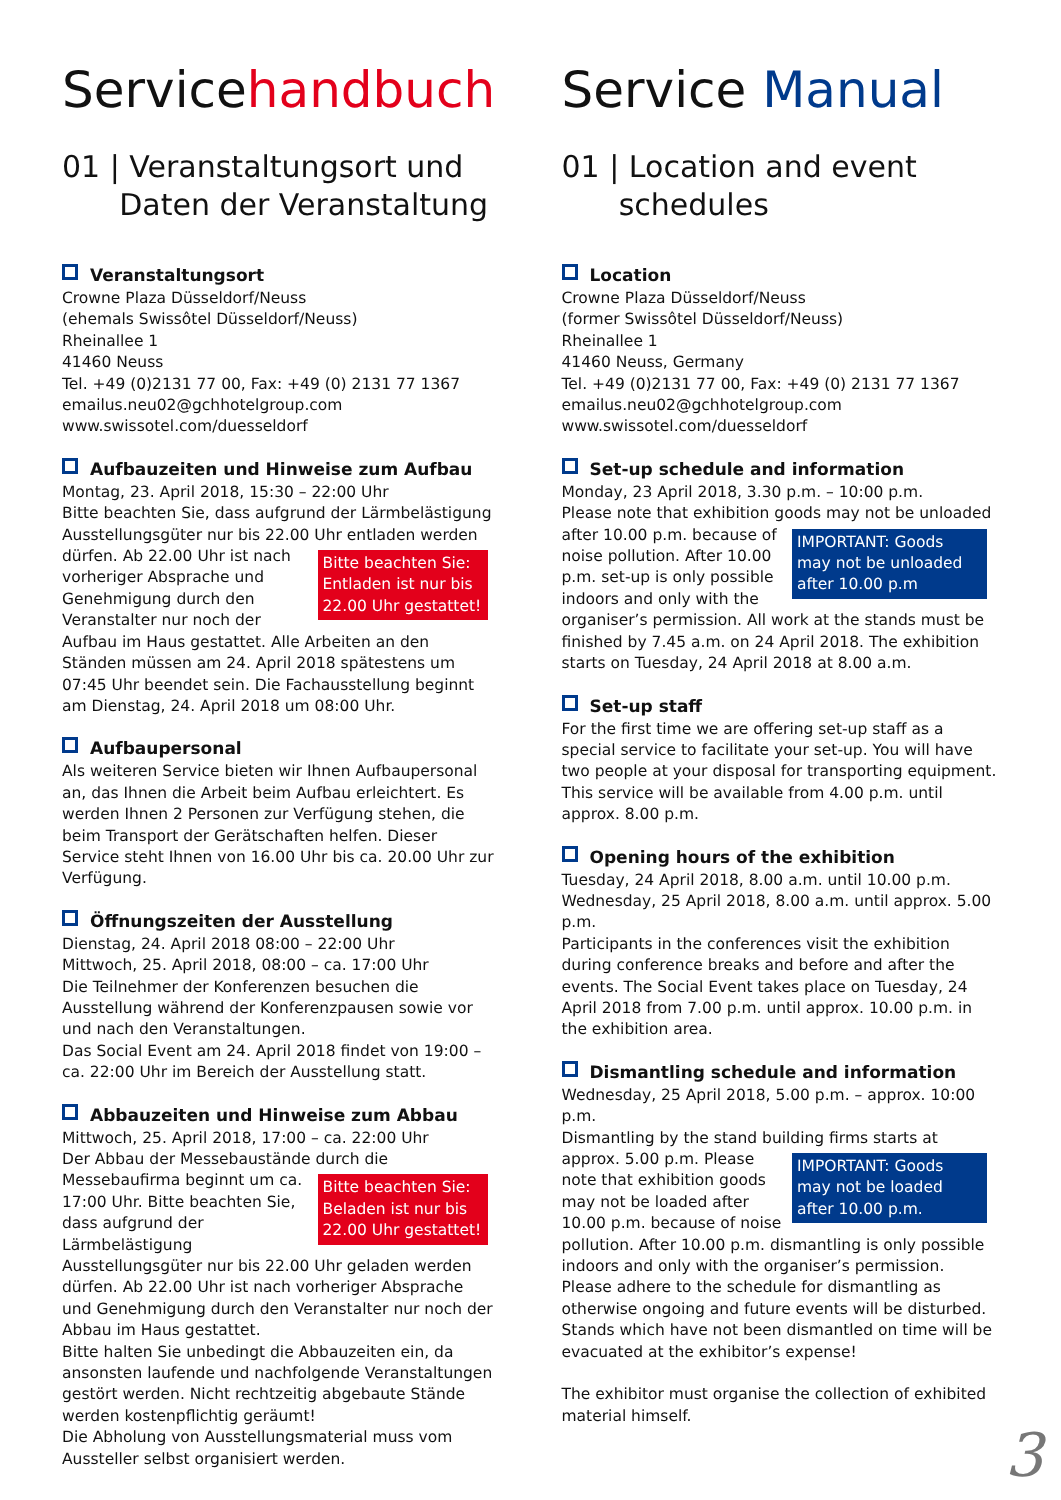Servicehandbuch
01 | Veranstaltungsort und
Daten der Veranstaltung
Veranstaltungsort
Crowne Plaza Düsseldorf/Neuss
(ehemals Swissôtel Düsseldorf/Neuss)
Rheinallee 1
41460 Neuss
Tel. +49 (0)2131 77 00, Fax: +49 (0) 2131 77 1367
emailus.neu02@gchhotelgroup.com
www.swissotel.com/duesseldorf
Aufbauzeiten und Hinweise zum Aufbau
Montag, 23. April 2018, 15:30 – 22:00 Uhr
Bitte beachten Sie, dass aufgrund der Lärmbelästigung Ausstellungsgüter nur bis 22.00 Uhr entladen werden Bitte beachten Sie: Entladen ist nur bis 22.00 Uhr gestattet! dürfen. Ab 22.00 Uhr ist nach vorheriger Absprache und Genehmigung durch den Veranstalter nur noch der Aufbau im Haus gestattet. Alle Arbeiten an den Ständen müssen am 24. April 2018 spätestens um 07:45 Uhr beendet sein. Die Fachausstellung beginnt am Dienstag, 24. April 2018 um 08:00 Uhr.
Aufbaupersonal
Als weiteren Service bieten wir Ihnen Aufbaupersonal an, das Ihnen die Arbeit beim Aufbau erleichtert. Es werden Ihnen 2 Personen zur Verfügung stehen, die beim Transport der Gerätschaften helfen. Dieser Service steht Ihnen von 16.00 Uhr bis ca. 20.00 Uhr zur Verfügung.
Öffnungszeiten der Ausstellung
Dienstag, 24. April 2018 08:00 – 22:00 Uhr
Mittwoch, 25. April 2018, 08:00 – ca. 17:00 Uhr
Die Teilnehmer der Konferenzen besuchen die Ausstellung während der Konferenzpausen sowie vor und nach den Veranstaltungen.
Das Social Event am 24. April 2018 findet von 19:00 – ca. 22:00 Uhr im Bereich der Ausstellung statt.
Abbauzeiten und Hinweise zum Abbau
Mittwoch, 25. April 2018, 17:00 – ca. 22:00 Uhr
Der Abbau der Messebaustände durch die Messebaufirma Bitte beachten Sie: Beladen ist nur bis 22.00 Uhr gestattet! beginnt um ca. 17:00 Uhr. Bitte beachten Sie, dass aufgrund der Lärmbelästigung Ausstellungsgüter nur bis 22.00 Uhr geladen werden dürfen. Ab 22.00 Uhr ist nach vorheriger Absprache und Genehmigung durch den Veranstalter nur noch der Abbau im Haus gestattet.
Bitte halten Sie unbedingt die Abbauzeiten ein, da ansonsten laufende und nachfolgende Veranstaltungen gestört werden. Nicht rechtzeitig abgebaute Stände werden kostenpflichtig geräumt!
Die Abholung von Ausstellungsmaterial muss vom Aussteller selbst organisiert werden.
Service Manual
01 | Location and event
schedules
Location
Crowne Plaza Düsseldorf/Neuss
(former Swissôtel Düsseldorf/Neuss)
Rheinallee 1
41460 Neuss, Germany
Tel. +49 (0)2131 77 00, Fax: +49 (0) 2131 77 1367
emailus.neu02@gchhotelgroup.com
www.swissotel.com/duesseldorf
Set-up schedule and information
Monday, 23 April 2018, 3.30 p.m. – 10:00 p.m.
Please note that exhibition goods may not be unloaded IMPORTANT: Goods may not be unloaded after 10.00 p.m after 10.00 p.m. because of noise pollution. After 10.00 p.m. set-up is only possible indoors and only with the organiser’s permission. All work at the stands must be finished by 7.45 a.m. on 24 April 2018. The exhibition starts on Tuesday, 24 April 2018 at 8.00 a.m.
Set-up staff
For the first time we are offering set-up staff as a special service to facilitate your set-up. You will have two people at your disposal for transporting equipment. This service will be available from 4.00 p.m. until approx. 8.00 p.m.
Opening hours of the exhibition
Tuesday, 24 April 2018, 8.00 a.m. until 10.00 p.m.
Wednesday, 25 April 2018, 8.00 a.m. until approx. 5.00 p.m.
Participants in the conferences visit the exhibition during conference breaks and before and after the events. The Social Event takes place on Tuesday, 24 April 2018 from 7.00 p.m. until approx. 10.00 p.m. in the exhibition area.
Dismantling schedule and information
Wednesday, 25 April 2018, 5.00 p.m. – approx. 10:00 p.m.
Dismantling by the stand building firms starts at approx. IMPORTANT: Goods may not be loaded after 10.00 p.m. 5.00 p.m. Please note that exhibition goods may not be loaded after 10.00 p.m. because of noise pollution. After 10.00 p.m. dismantling is only possible indoors and only with the organiser’s permission. Please adhere to the schedule for dismantling as otherwise ongoing and future events will be disturbed. Stands which have not been dismantled on time will be evacuated at the exhibitor’s expense!
The exhibitor must organise the collection of exhibited material himself.
3